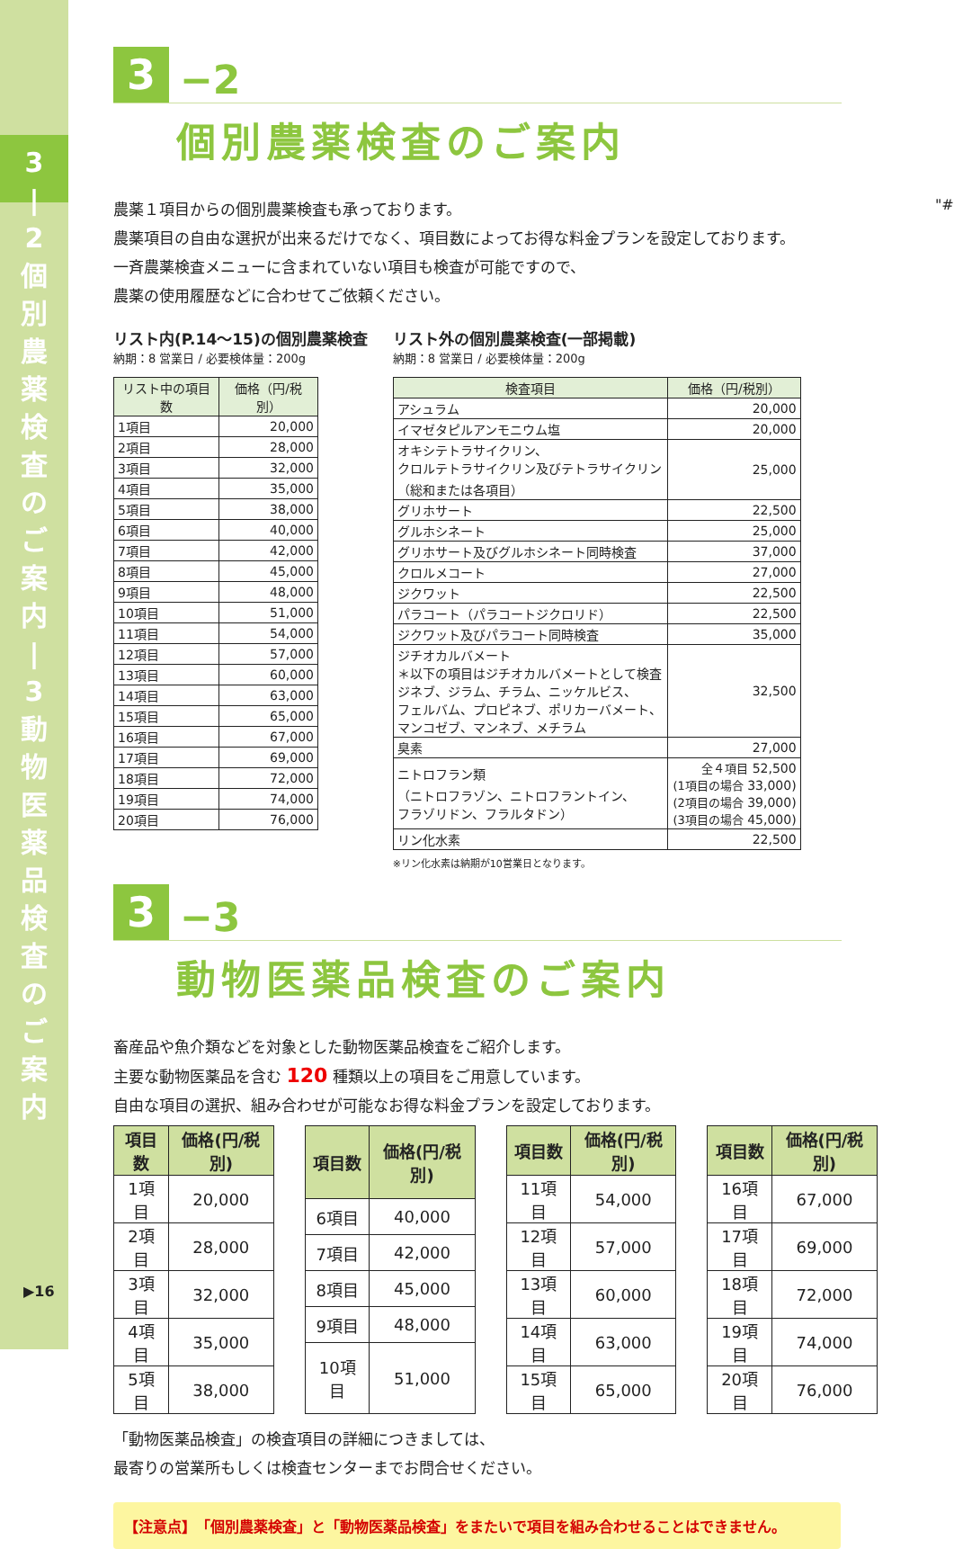3 | 2 個 別 農 薬 検 査 の ご 案 内 | 3 動 物 医 薬 品 検 査 の ご 案 内
▶16
3
−2
個別農薬検査のご案内
農薬１項目からの個別農薬検査も承っております。
農薬項目の自由な選択が出来るだけでなく、項目数によってお得な料金プランを設定しております。
一斉農薬検査メニューに含まれていない項目も検査が可能ですので、
農薬の使用履歴などに合わせてご依頼ください。
リスト内(P.14〜15)の個別農薬検査
納期：8 営業日 / 必要検体量：200g
| リスト中の項目数 | 価格（円/税別） |
| --- | --- |
| 1項目 | 20,000 |
| 2項目 | 28,000 |
| 3項目 | 32,000 |
| 4項目 | 35,000 |
| 5項目 | 38,000 |
| 6項目 | 40,000 |
| 7項目 | 42,000 |
| 8項目 | 45,000 |
| 9項目 | 48,000 |
| 10項目 | 51,000 |
| 11項目 | 54,000 |
| 12項目 | 57,000 |
| 13項目 | 60,000 |
| 14項目 | 63,000 |
| 15項目 | 65,000 |
| 16項目 | 67,000 |
| 17項目 | 69,000 |
| 18項目 | 72,000 |
| 19項目 | 74,000 |
| 20項目 | 76,000 |
リスト外の個別農薬検査(一部掲載)
納期：8 営業日 / 必要検体量：200g
| 検査項目 | 価格（円/税別） |
| --- | --- |
| アシュラム | 20,000 |
| イマゼタピルアンモニウム塩 | 20,000 |
| オキシテトラサイクリン、 クロルテトラサイクリン及びテトラサイクリン （総和または各項目） | 25,000 |
| グリホサート | 22,500 |
| グルホシネート | 25,000 |
| グリホサート及びグルホシネート同時検査 | 37,000 |
| クロルメコート | 27,000 |
| ジクワット | 22,500 |
| パラコート（パラコートジクロリド） | 22,500 |
| ジクワット及びパラコート同時検査 | 35,000 |
| ジチオカルバメート ＊以下の項目はジチオカルバメートとして検査 ジネブ、ジラム、チラム、ニッケルビス、 フェルバム、プロピネブ、ポリカーバメート、 マンコゼブ、マンネブ、メチラム | 32,500 |
| 臭素 | 27,000 |
| ニトロフラン類 （ニトロフラゾン、ニトロフラントイン、 フラゾリドン、フラルタドン） | 全４項目 52,500 (1項目の場合 33,000) (2項目の場合 39,000) (3項目の場合 45,000) |
| リン化水素 | 22,500 |
※リン化水素は納期が10営業日となります。
3
−3
動物医薬品検査のご案内
畜産品や魚介類などを対象とした動物医薬品検査をご紹介します。
主要な動物医薬品を含む 120 種類以上の項目をご用意しています。
自由な項目の選択、組み合わせが可能なお得な料金プランを設定しております。
| 項目数 | 価格(円/税別) |
| --- | --- |
| 1項目 | 20,000 |
| 2項目 | 28,000 |
| 3項目 | 32,000 |
| 4項目 | 35,000 |
| 5項目 | 38,000 |
| 項目数 | 価格(円/税別) |
| --- | --- |
| 6項目 | 40,000 |
| 7項目 | 42,000 |
| 8項目 | 45,000 |
| 9項目 | 48,000 |
| 10項目 | 51,000 |
| 項目数 | 価格(円/税別) |
| --- | --- |
| 11項目 | 54,000 |
| 12項目 | 57,000 |
| 13項目 | 60,000 |
| 14項目 | 63,000 |
| 15項目 | 65,000 |
| 項目数 | 価格(円/税別) |
| --- | --- |
| 16項目 | 67,000 |
| 17項目 | 69,000 |
| 18項目 | 72,000 |
| 19項目 | 74,000 |
| 20項目 | 76,000 |
「動物医薬品検査」の検査項目の詳細につきましては、
最寄りの営業所もしくは検査センターまでお問合せください。
【注意点】　「個別農薬検査」と「動物医薬品検査」をまたいで項目を組み合わせることはできません。
"#